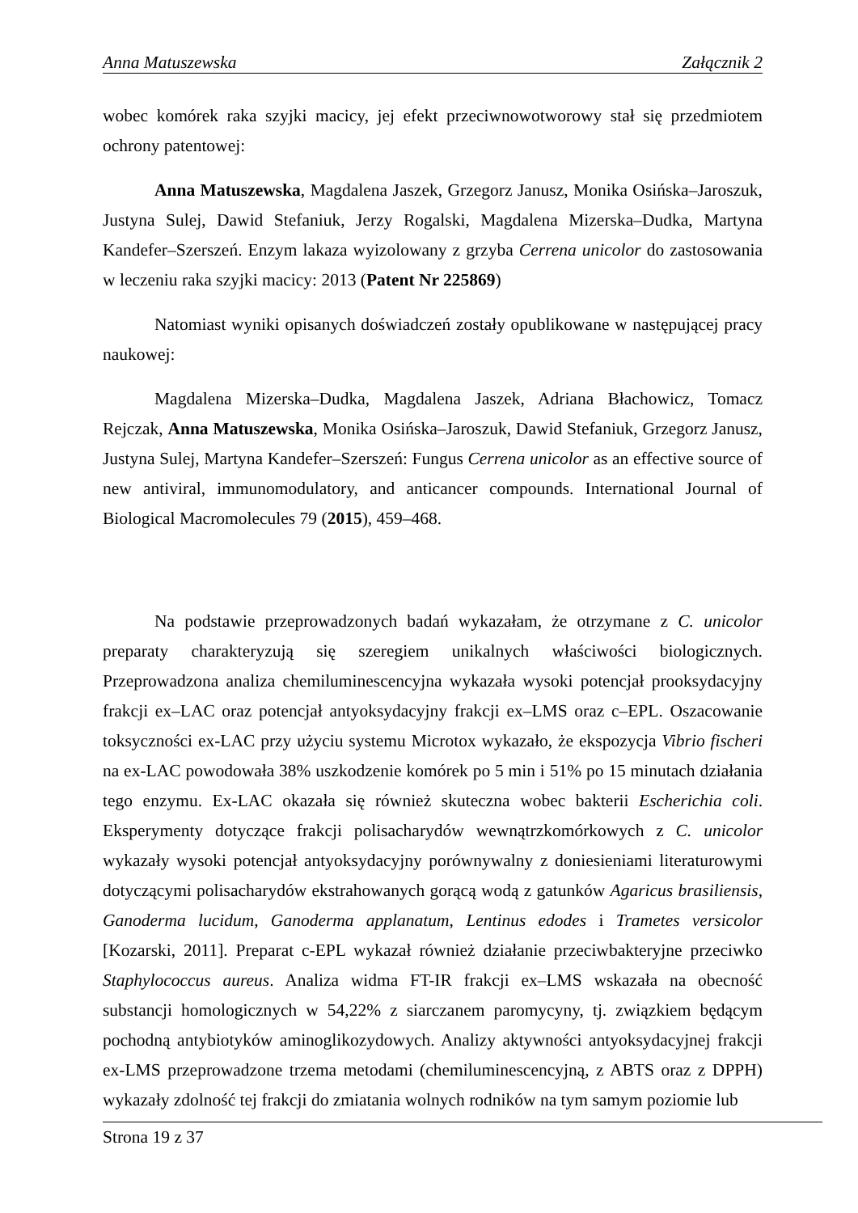Anna Matuszewska Załącznik 2
wobec komórek raka szyjki macicy, jej efekt przeciwnowotworowy stał się przedmiotem ochrony patentowej:
Anna Matuszewska, Magdalena Jaszek, Grzegorz Janusz, Monika Osińska–Jaroszuk, Justyna Sulej, Dawid Stefaniuk, Jerzy Rogalski, Magdalena Mizerska–Dudka, Martyna Kandefer–Szerszeń. Enzym lakaza wyizolowany z grzyba Cerrena unicolor do zastosowania w leczeniu raka szyjki macicy: 2013 (Patent Nr 225869)
Natomiast wyniki opisanych doświadczeń zostały opublikowane w następującej pracy naukowej:
Magdalena Mizerska–Dudka, Magdalena Jaszek, Adriana Błachowicz, Tomacz Rejczak, Anna Matuszewska, Monika Osińska–Jaroszuk, Dawid Stefaniuk, Grzegorz Janusz, Justyna Sulej, Martyna Kandefer–Szerszeń: Fungus Cerrena unicolor as an effective source of new antiviral, immunomodulatory, and anticancer compounds. International Journal of Biological Macromolecules 79 (2015), 459–468.
Na podstawie przeprowadzonych badań wykazałam, że otrzymane z C. unicolor preparaty charakteryzują się szeregiem unikalnych właściwości biologicznych. Przeprowadzona analiza chemiluminescencyjna wykazała wysoki potencjał prooksydacyjny frakcji ex–LAC oraz potencjał antyoksydacyjny frakcji ex–LMS oraz c–EPL. Oszacowanie toksyczności ex-LAC przy użyciu systemu Microtox wykazało, że ekspozycja Vibrio fischeri na ex-LAC powodowała 38% uszkodzenie komórek po 5 min i 51% po 15 minutach działania tego enzymu. Ex-LAC okazała się również skuteczna wobec bakterii Escherichia coli. Eksperymenty dotyczące frakcji polisacharydów wewnątrzkomórkowych z C. unicolor wykazały wysoki potencjał antyoksydacyjny porównywalny z doniesieniami literaturowymi dotyczącymi polisacharydów ekstrahowanych gorącą wodą z gatunków Agaricus brasiliensis, Ganoderma lucidum, Ganoderma applanatum, Lentinus edodes i Trametes versicolor [Kozarski, 2011]. Preparat c-EPL wykazał również działanie przeciwbakteryjne przeciwko Staphylococcus aureus. Analiza widma FT-IR frakcji ex–LMS wskazała na obecność substancji homologicznych w 54,22% z siarczanem paromycyny, tj. związkiem będącym pochodną antybiotyków aminoglikozydowych. Analizy aktywności antyoksydacyjnej frakcji ex-LMS przeprowadzone trzema metodami (chemiluminescencyjną, z ABTS oraz z DPPH) wykazały zdolność tej frakcji do zmiatania wolnych rodników na tym samym poziomie lub
Strona 19 z 37